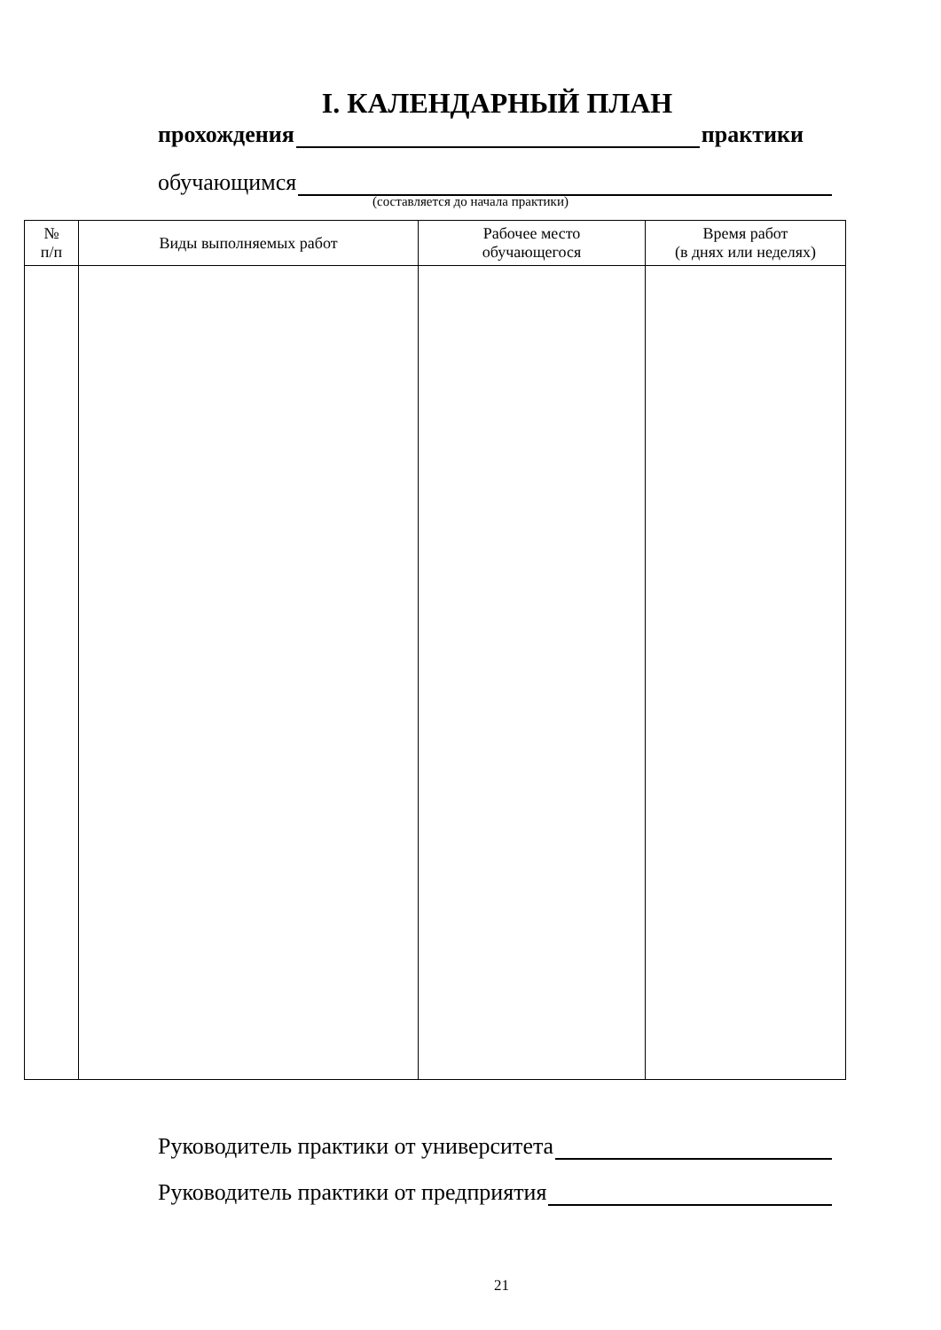I. КАЛЕНДАРНЫЙ ПЛАН
прохождения практики
обучающимся
(составляется до начала практики)
| № п/п | Виды выполняемых работ | Рабочее место обучающегося | Время работ (в днях или неделях) |
| --- | --- | --- | --- |
Руководитель практики от университета
Руководитель практики от предприятия
21